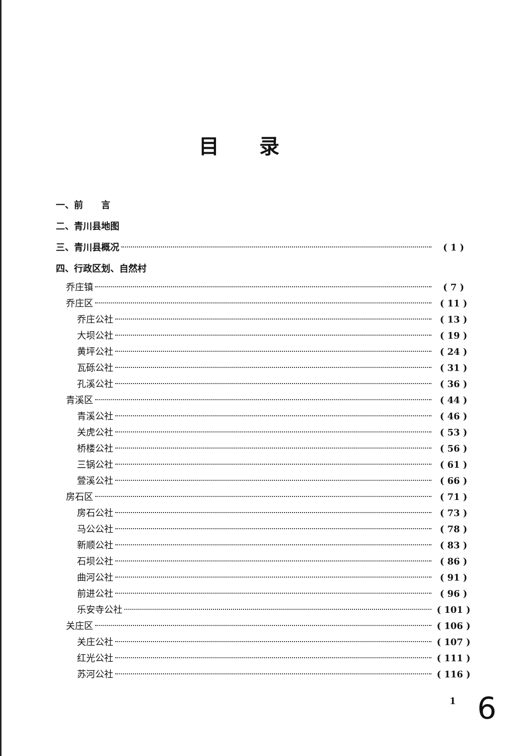目录
一、前　　言
二、青川县地图
三、青川县概况 ( 1 )
四、行政区划、自然村
乔庄镇 ( 7 )
乔庄区 ( 11 )
乔庄公社 ( 13 )
大坝公社 ( 19 )
黄坪公社 ( 24 )
瓦砾公社 ( 31 )
孔溪公社 ( 36 )
青溪区 ( 44 )
青溪公社 ( 46 )
关虎公社 ( 53 )
桥楼公社 ( 56 )
三锅公社 ( 61 )
䝁溪公社 ( 66 )
房石区 ( 71 )
房石公社 ( 73 )
马公公社 ( 78 )
新顺公社 ( 83 )
石坝公社 ( 86 )
曲河公社 ( 91 )
前进公社 ( 96 )
乐安寺公社 ( 101 )
关庄区 ( 106 )
关庄公社 ( 107 )
红光公社 ( 111 )
苏河公社 ( 116 )
1 6